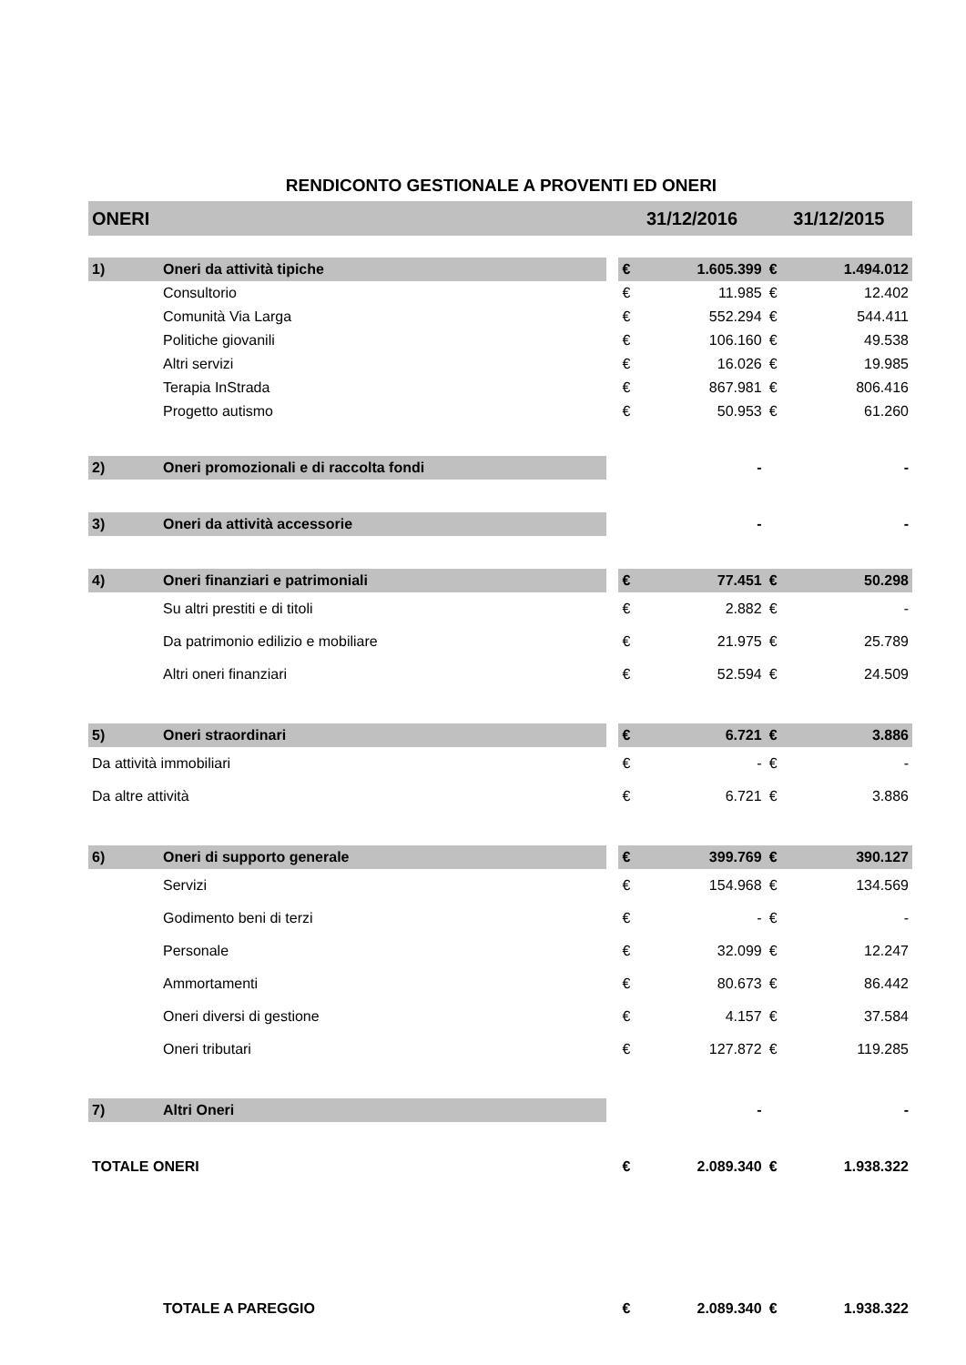RENDICONTO GESTIONALE A PROVENTI ED ONERI
| ONERI | | | 31/12/2016 | | 31/12/2015 | |
| --- | --- | --- | --- | --- | --- | --- |
| 1) | Oneri da attività tipiche | | € | 1.605.399 | € | 1.494.012 |
| | Consultorio | | € | 11.985 | € | 12.402 |
| | Comunità Via Larga | | € | 552.294 | € | 544.411 |
| | Politiche giovanili | | € | 106.160 | € | 49.538 |
| | Altri servizi | | € | 16.026 | € | 19.985 |
| | Terapia InStrada | | € | 867.981 | € | 806.416 |
| | Progetto autismo | | € | 50.953 | € | 61.260 |
| 2) | Oneri promozionali e di raccolta fondi | | | - | | - |
| 3) | Oneri da attività accessorie | | | - | | - |
| 4) | Oneri finanziari e patrimoniali | | € | 77.451 | € | 50.298 |
| | Su altri prestiti e di titoli | | € | 2.882 | € | - |
| | Da patrimonio edilizio e mobiliare | | € | 21.975 | € | 25.789 |
| | Altri oneri finanziari | | € | 52.594 | € | 24.509 |
| 5) | Oneri straordinari | | € | 6.721 | € | 3.886 |
| Da attività immobiliari | | | € | - | € | - |
| Da altre attività | | | € | 6.721 | € | 3.886 |
| 6) | Oneri di supporto generale | | € | 399.769 | € | 390.127 |
| | Servizi | | € | 154.968 | € | 134.569 |
| | Godimento beni di terzi | | € | - | € | - |
| | Personale | | € | 32.099 | € | 12.247 |
| | Ammortamenti | | € | 80.673 | € | 86.442 |
| | Oneri diversi di gestione | | € | 4.157 | € | 37.584 |
| | Oneri tributari | | € | 127.872 | € | 119.285 |
| 7) | Altri Oneri | | | - | | - |
| TOTALE ONERI | | | € | 2.089.340 | € | 1.938.322 |
| | TOTALE A PAREGGIO | | € | 2.089.340 | € | 1.938.322 |